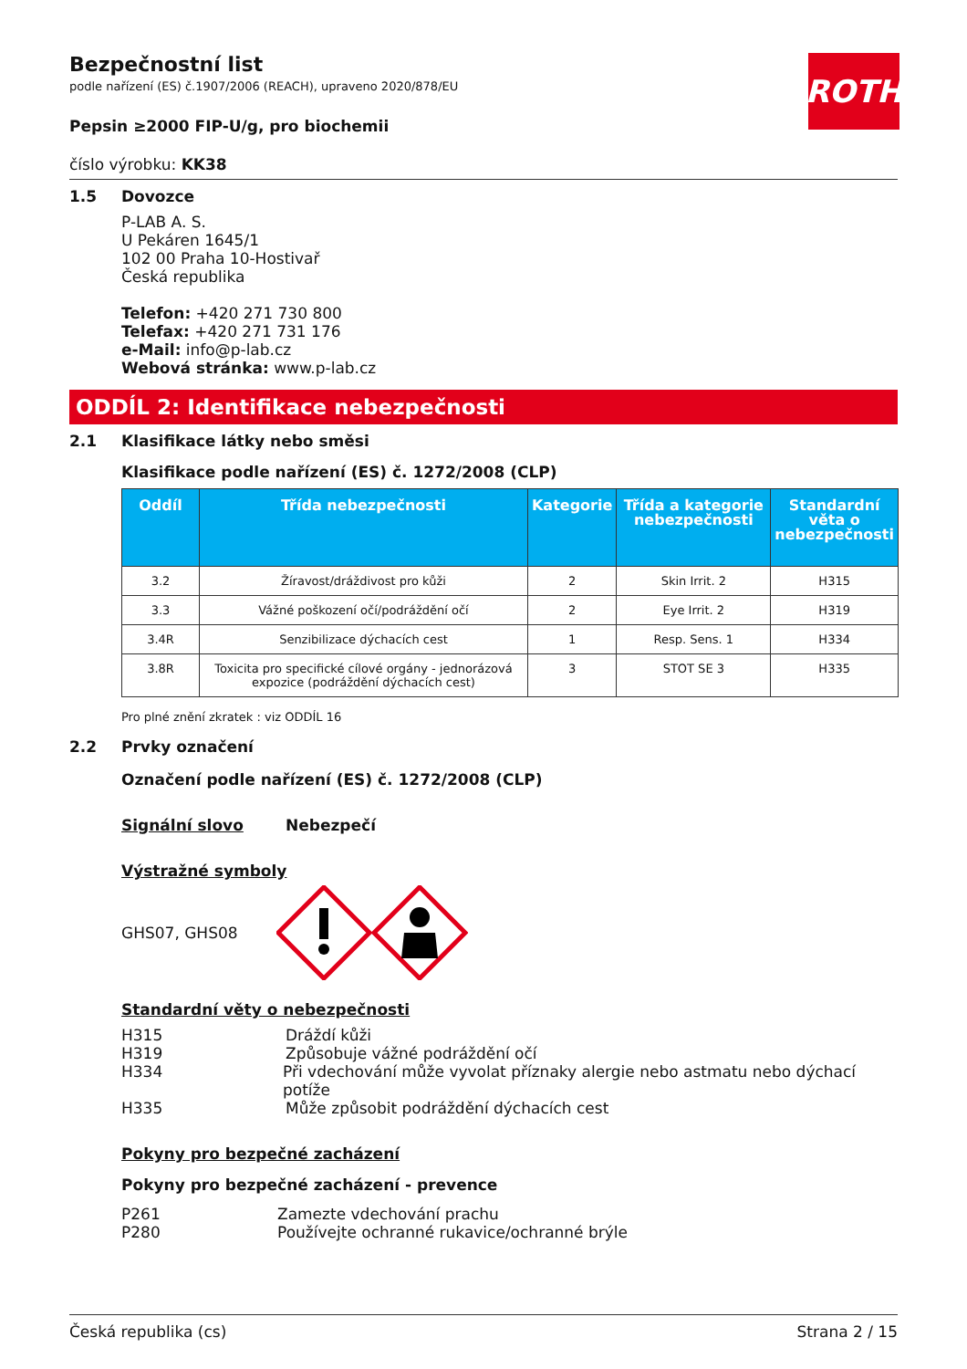ROTH
Bezpečnostní list
podle nařízení (ES) č.1907/2006 (REACH), upraveno 2020/878/EU
Pepsin ≥2000 FIP-U/g, pro biochemii
číslo výrobku: KK38
1.5 Dovozce
P-LAB A. S.
U Pekáren 1645/1
102 00 Praha 10-Hostivař
Česká republika
Telefon: +420 271 730 800
Telefax: +420 271 731 176
e-Mail: info@p-lab.cz
Webová stránka: www.p-lab.cz
ODDÍL 2: Identifikace nebezpečnosti
2.1 Klasifikace látky nebo směsi
Klasifikace podle nařízení (ES) č. 1272/2008 (CLP)
| Oddíl | Třída nebezpečnosti | Kategorie | Třída a kategorie nebezpečnosti | Standardní věta o nebezpečnosti |
| --- | --- | --- | --- | --- |
| 3.2 | Žíravost/dráždivost pro kůži | 2 | Skin Irrit. 2 | H315 |
| 3.3 | Vážné poškození očí/podráždění očí | 2 | Eye Irrit. 2 | H319 |
| 3.4R | Senzibilizace dýchacích cest | 1 | Resp. Sens. 1 | H334 |
| 3.8R | Toxicita pro specifické cílové orgány - jednorázová expozice (podráždění dýchacích cest) | 3 | STOT SE 3 | H335 |
Pro plné znění zkratek : viz ODDÍL 16
2.2 Prvky označení
Označení podle nařízení (ES) č. 1272/2008 (CLP)
Signální slovo Nebezpečí
Výstražné symboly
GHS07, GHS08
Standardní věty o nebezpečnosti
H315 Dráždí kůži
H319 Způsobuje vážné podráždění očí
H334 Při vdechování může vyvolat příznaky alergie nebo astmatu nebo dýchací potíže
H335 Může způsobit podráždění dýchacích cest
Pokyny pro bezpečné zacházení
Pokyny pro bezpečné zacházení - prevence
P261 Zamezte vdechování prachu
P280 Používejte ochranné rukavice/ochranné brýle
Česká republika (cs) Strana 2 / 15